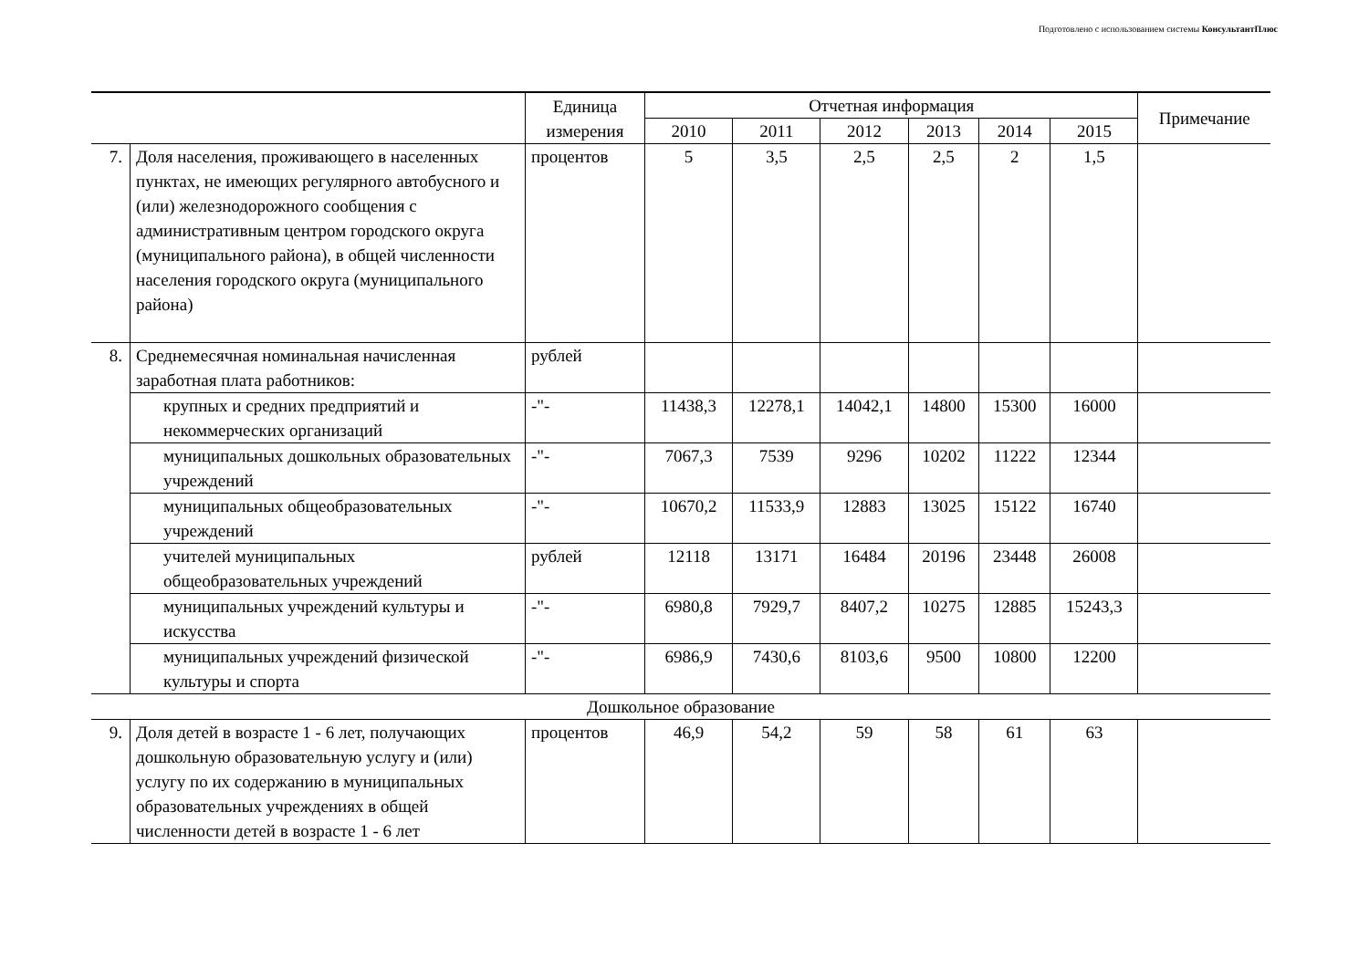Подготовлено с использованием системы КонсультантПлюс
| | | Единица измерения | Отчетная информация | | | | | | Примечание |
| --- | --- | --- | --- | --- | --- | --- | --- | --- | --- |
| | | | 2010 | 2011 | 2012 | 2013 | 2014 | 2015 | |
| 7. | Доля населения, проживающего в населенных пунктах, не имеющих регулярного автобусного и (или) железнодорожного сообщения с административным центром городского округа (муниципального района), в общей численности населения городского округа (муниципального района) | процентов | 5 | 3,5 | 2,5 | 2,5 | 2 | 1,5 | |
| 8. | Среднемесячная номинальная начисленная заработная плата работников: | рублей | | | | | | | |
| | крупных и средних предприятий и некоммерческих организаций | -"- | 11438,3 | 12278,1 | 14042,1 | 14800 | 15300 | 16000 | |
| | муниципальных дошкольных образовательных учреждений | -"- | 7067,3 | 7539 | 9296 | 10202 | 11222 | 12344 | |
| | муниципальных общеобразовательных учреждений | -"- | 10670,2 | 11533,9 | 12883 | 13025 | 15122 | 16740 | |
| | учителей муниципальных общеобразовательных учреждений | рублей | 12118 | 13171 | 16484 | 20196 | 23448 | 26008 | |
| | муниципальных учреждений культуры и искусства | -"- | 6980,8 | 7929,7 | 8407,2 | 10275 | 12885 | 15243,3 | |
| | муниципальных учреждений физической культуры и спорта | -"- | 6986,9 | 7430,6 | 8103,6 | 9500 | 10800 | 12200 | |
| Дошкольное образование | | | | | | | | | |
| 9. | Доля детей в возрасте 1 - 6 лет, получающих дошкольную образовательную услугу и (или) услугу по их содержанию в муниципальных образовательных учреждениях в общей численности детей в возрасте 1 - 6 лет | процентов | 46,9 | 54,2 | 59 | 58 | 61 | 63 | |